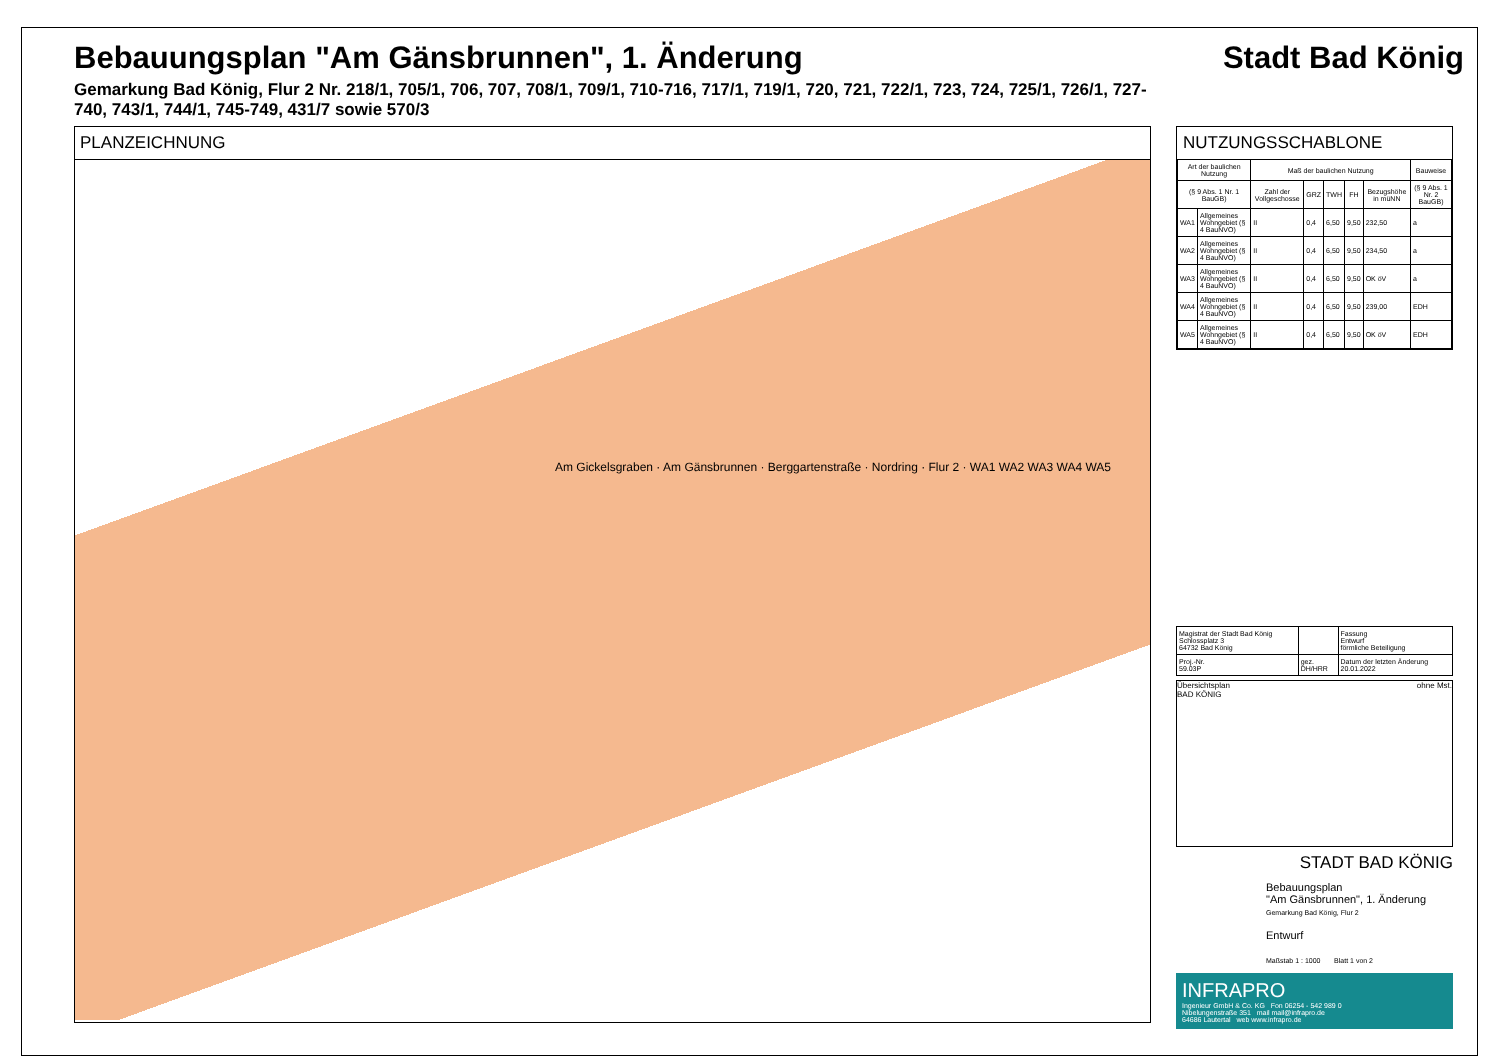Bebauungsplan "Am Gänsbrunnen", 1. Änderung
Stadt Bad König
Gemarkung Bad König, Flur 2 Nr. 218/1, 705/1, 706, 707, 708/1, 709/1, 710-716, 717/1, 719/1, 720, 721, 722/1, 723, 724, 725/1, 726/1, 727-740, 743/1, 744/1, 745-749, 431/7 sowie 570/3
PLANZEICHNUNG
Am Gickelsgraben · Am Gänsbrunnen · Berggartenstraße · Nordring · Flur 2 · WA1 WA2 WA3 WA4 WA5
NUTZUNGSSCHABLONE
| Art der baulichen Nutzung | | Maß der baulichen Nutzung | | | | | Bauweise |
| --- | --- | --- | --- | --- | --- | --- | --- |
| (§ 9 Abs. 1 Nr. 1 BauGB) | | Zahl der Vollgeschosse | GRZ | TWH | FH | Bezugshöhe in müNN | (§ 9 Abs. 1 Nr. 2 BauGB) |
| WA1 | Allgemeines Wohngebiet (§ 4 BauNVO) | II | 0,4 | 6,50 | 9,50 | 232,50 | a |
| WA2 | Allgemeines Wohngebiet (§ 4 BauNVO) | II | 0,4 | 6,50 | 9,50 | 234,50 | a |
| WA3 | Allgemeines Wohngebiet (§ 4 BauNVO) | II | 0,4 | 6,50 | 9,50 | OK öV | a |
| WA4 | Allgemeines Wohngebiet (§ 4 BauNVO) | II | 0,4 | 6,50 | 9,50 | 239,00 | EDH |
| WA5 | Allgemeines Wohngebiet (§ 4 BauNVO) | II | 0,4 | 6,50 | 9,50 | OK öV | EDH |
| Magistrat der Stadt Bad König Schlossplatz 3 64732 Bad König | | Fassung Entwurf förmliche Beteiligung |
| Proj.-Nr. 59.03P | gez. DH/HRR | Datum der letzten Änderung 20.01.2022 |
Übersichtsplan ohne Mst.
BAD KÖNIG
STADT BAD KÖNIG
Bebauungsplan
"Am Gänsbrunnen", 1. Änderung
Gemarkung Bad König, Flur 2
Entwurf
Maßstab 1 : 1000 Blatt 1 von 2
INFRAPRO
Ingenieur GmbH & Co. KG Fon 06254 - 542 989 0
Nibelungenstraße 351 mail mail@infrapro.de
64686 Lautertal web www.infrapro.de